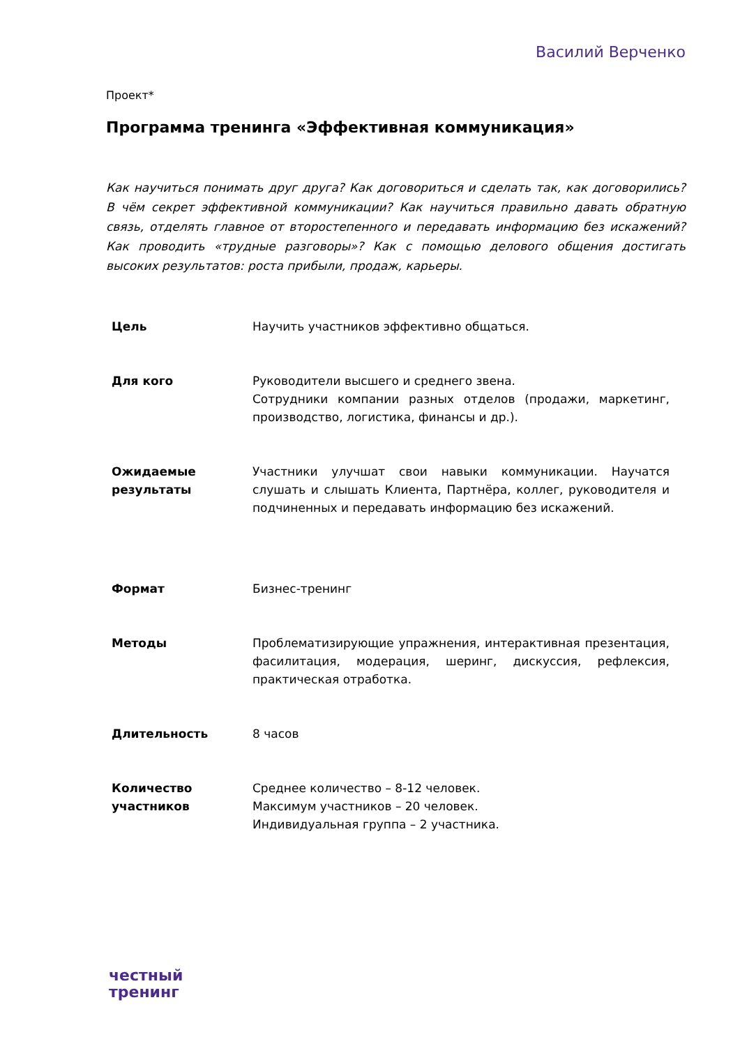Василий Верченко
Проект*
Программа тренинга «Эффективная коммуникация»
Как научиться понимать друг друга? Как договориться и сделать так, как договорились? В чём секрет эффективной коммуникации? Как научиться правильно давать обратную связь, отделять главное от второстепенного и передавать информацию без искажений? Как проводить «трудные разговоры»? Как с помощью делового общения достигать высоких результатов: роста прибыли, продаж, карьеры.
| Цель | Научить участников эффективно общаться. |
| Для кого | Руководители высшего и среднего звена. Сотрудники компании разных отделов (продажи, маркетинг, производство, логистика, финансы и др.). |
| Ожидаемые результаты | Участники улучшат свои навыки коммуникации. Научатся слушать и слышать Клиента, Партнёра, коллег, руководителя и подчиненных и передавать информацию без искажений. |
| Формат | Бизнес-тренинг |
| Методы | Проблематизирующие упражнения, интерактивная презентация, фасилитация, модерация, шеринг, дискуссия, рефлексия, практическая отработка. |
| Длительность | 8 часов |
| Количество участников | Среднее количество – 8-12 человек. Максимум участников – 20 человек. Индивидуальная группа – 2 участника. |
честный
тренинг